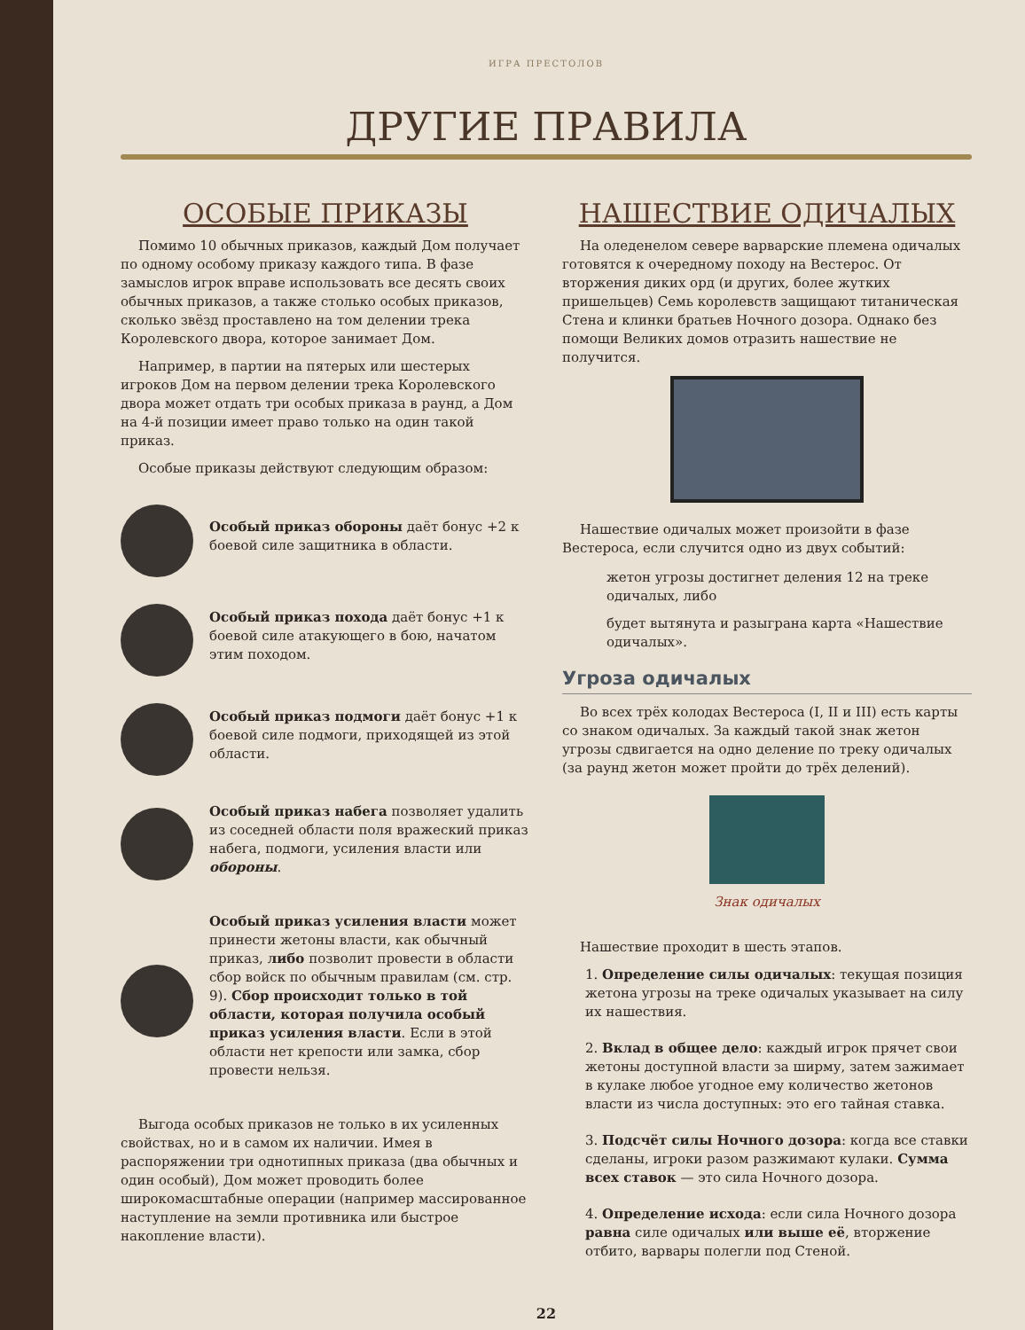ИГРА ПРЕСТОЛОВ
ДРУГИЕ ПРАВИЛА
ОСОБЫЕ ПРИКАЗЫ
Помимо 10 обычных приказов, каждый Дом получает по одному особому приказу каждого типа. В фазе замыслов игрок вправе использовать все десять своих обычных приказов, а также столько особых приказов, сколько звёзд проставлено на том делении трека Королевского двора, которое занимает Дом.
Например, в партии на пятерых или шестерых игроков Дом на первом делении трека Королевского двора может отдать три особых приказа в раунд, а Дом на 4-й позиции имеет право только на один такой приказ.
Особые приказы действуют следующим образом:
Особый приказ обороны даёт бонус +2 к боевой силе защитника в области.
Особый приказ похода даёт бонус +1 к боевой силе атакующего в бою, начатом этим походом.
Особый приказ подмоги даёт бонус +1 к боевой силе подмоги, приходящей из этой области.
Особый приказ набега позволяет удалить из соседней области поля вражеский приказ набега, подмоги, усиления власти или обороны.
Особый приказ усиления власти может принести жетоны власти, как обычный приказ, либо позволит провести в области сбор войск по обычным правилам (см. стр. 9). Сбор происходит только в той области, которая получила особый приказ усиления власти. Если в этой области нет крепости или замка, сбор провести нельзя.
Выгода особых приказов не только в их усиленных свойствах, но и в самом их наличии. Имея в распоряжении три однотипных приказа (два обычных и один особый), Дом может проводить более широкомасштабные операции (например массированное наступление на земли противника или быстрое накопление власти).
НАШЕСТВИЕ ОДИЧАЛЫХ
На оледенелом севере варварские племена одичалых готовятся к очередному походу на Вестерос. От вторжения диких орд (и других, более жутких пришельцев) Семь королевств защищают титаническая Стена и клинки братьев Ночного дозора. Однако без помощи Великих домов отразить нашествие не получится.
Нашествие одичалых может произойти в фазе Вестероса, если случится одно из двух событий:
жетон угрозы достигнет деления 12 на треке одичалых, либо
будет вытянута и разыграна карта «Нашествие одичалых».
Угроза одичалых
Во всех трёх колодах Вестероса (I, II и III) есть карты со знаком одичалых. За каждый такой знак жетон угрозы сдвигается на одно деление по треку одичалых (за раунд жетон может пройти до трёх делений).
Знак одичалых
Нашествие проходит в шесть этапов.
1. Определение силы одичалых: текущая позиция жетона угрозы на треке одичалых указывает на силу их нашествия.
2. Вклад в общее дело: каждый игрок прячет свои жетоны доступной власти за ширму, затем зажимает в кулаке любое угодное ему количество жетонов власти из числа доступных: это его тайная ставка.
3. Подсчёт силы Ночного дозора: когда все ставки сделаны, игроки разом разжимают кулаки. Сумма всех ставок — это сила Ночного дозора.
4. Определение исхода: если сила Ночного дозора равна силе одичалых или выше её, вторжение отбито, варвары полегли под Стеной.
22